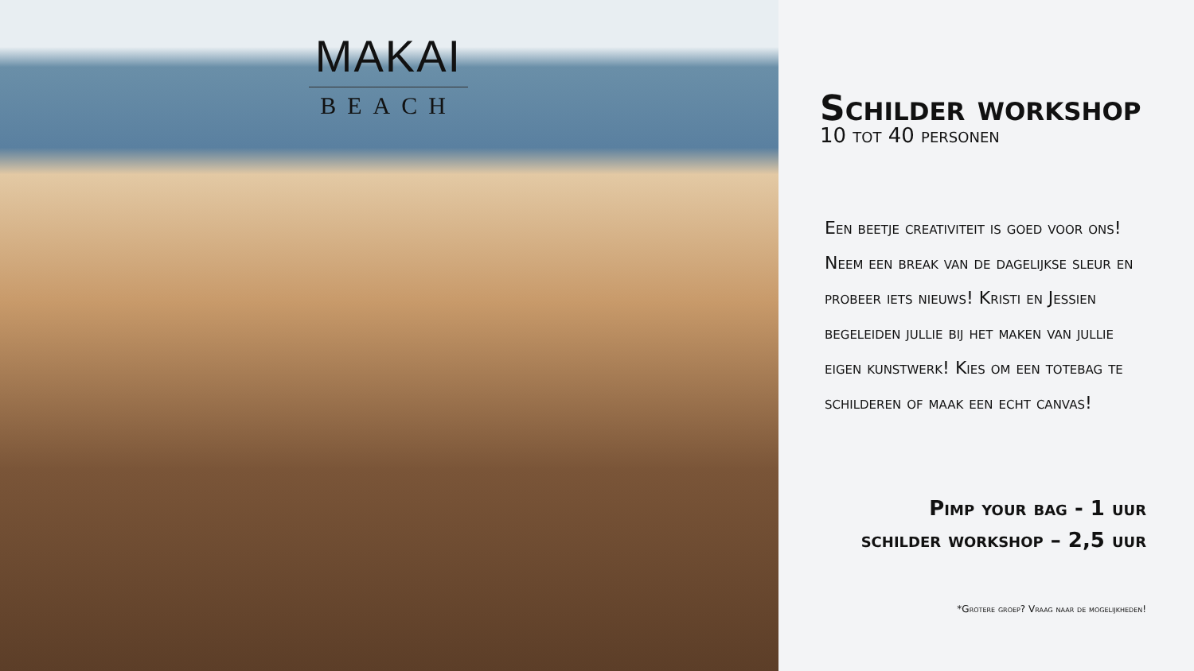MAKAI
BEACH
Schilder workshop
10 tot 40 personen
Een beetje creativiteit is goed voor ons! Neem een break van de dagelijkse sleur en probeer iets nieuws! Kristi en Jessien begeleiden jullie bij het maken van jullie eigen kunstwerk! Kies om een totebag te schilderen of maak een echt canvas!
Pimp your bag - 1 uur
schilder workshop – 2,5 uur
*Grotere groep? Vraag naar de mogelijkheden!